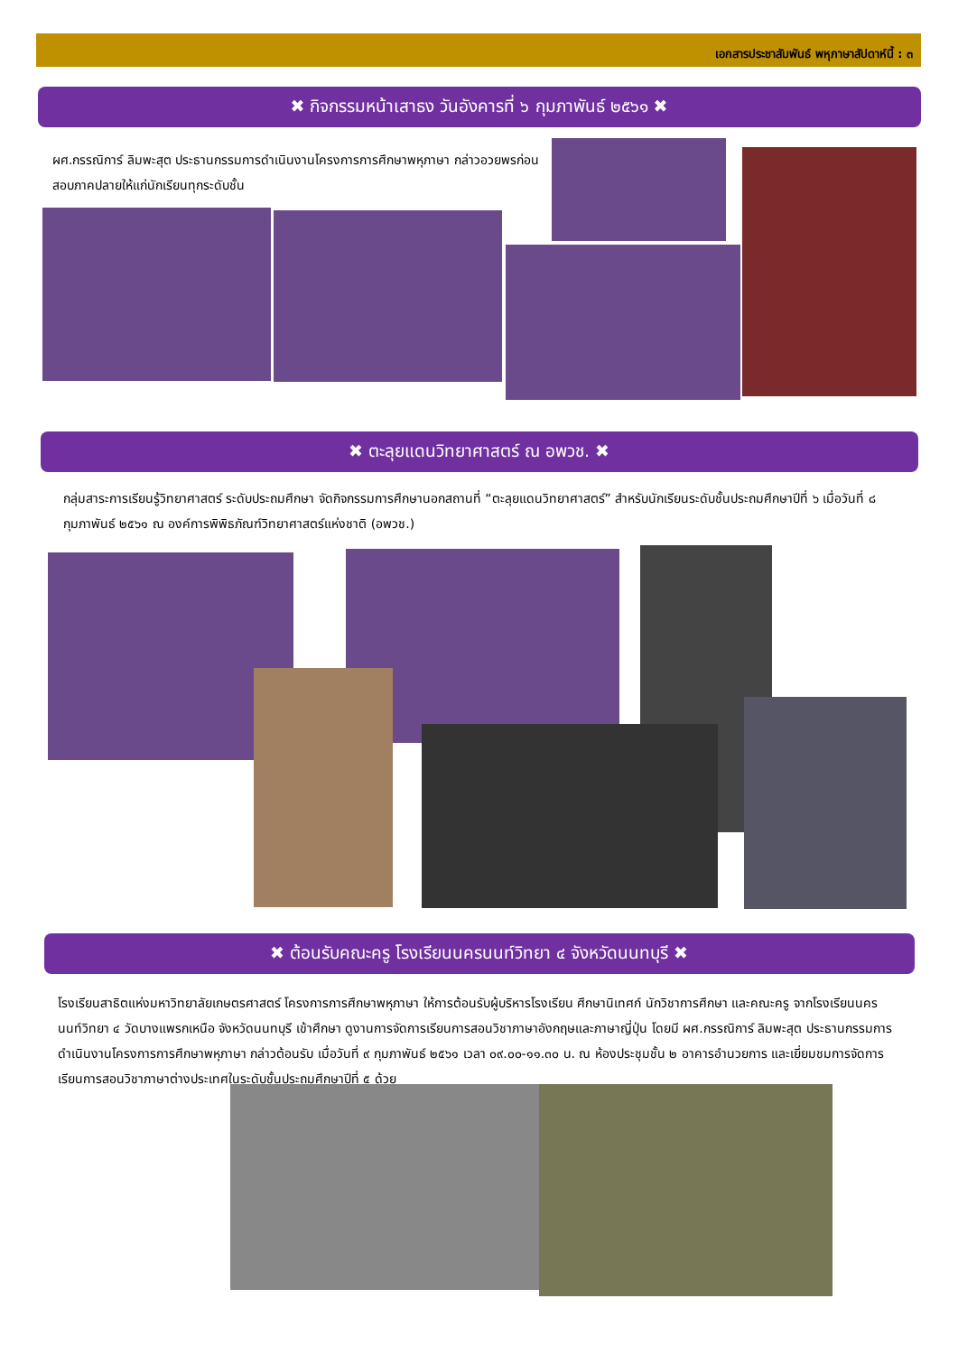เอกสารประชาสัมพันธ์ พหุภาษาสัปดาห์นี้ : ๓
✖ กิจกรรมหน้าเสาธง วันอังคารที่ ๖ กุมภาพันธ์ ๒๕๖๑ ✖
ผศ.กรรณิการ์ ลิมพะสุต ประธานกรรมการดำเนินงานโครงการการศึกษาพหุภาษา กล่าวอวยพรก่อนสอบภาคปลายให้แก่นักเรียนทุกระดับชั้น
✖ ตะลุยแดนวิทยาศาสตร์ ณ อพวช. ✖
กลุ่มสาระการเรียนรู้วิทยาศาสตร์ ระดับประถมศึกษา จัดกิจกรรมการศึกษานอกสถานที่ “ตะลุยแดนวิทยาศาสตร์” สำหรับนักเรียนระดับชั้นประถมศึกษาปีที่ ๖ เมื่อวันที่ ๘ กุมภาพันธ์ ๒๕๖๑ ณ องค์การพิพิธภัณฑ์วิทยาศาสตร์แห่งชาติ (อพวช.)
✖ ต้อนรับคณะครู โรงเรียนนครนนท์วิทยา ๔ จังหวัดนนทบุรี ✖
โรงเรียนสาธิตแห่งมหาวิทยาลัยเกษตรศาสตร์ โครงการการศึกษาพหุภาษา ให้การต้อนรับผู้บริหารโรงเรียน ศึกษานิเทศก์ นักวิชาการศึกษา และคณะครู จากโรงเรียนนครนนท์วิทยา ๔ วัดบางแพรกเหนือ จังหวัดนนทบุรี เข้าศึกษา ดูงานการจัดการเรียนการสอนวิชาภาษาอังกฤษและภาษาญี่ปุ่น โดยมี ผศ.กรรณิการ์ ลิมพะสุต ประธานกรรมการดำเนินงานโครงการการศึกษาพหุภาษา กล่าวต้อนรับ เมื่อวันที่ ๙ กุมภาพันธ์ ๒๕๖๑ เวลา ๐๙.๐๐-๑๑.๓๐ น. ณ ห้องประชุมชั้น ๒ อาคารอำนวยการ และเยี่ยมชมการจัดการเรียนการสอนวิชาภาษาต่างประเทศในระดับชั้นประถมศึกษาปีที่ ๕ ด้วย